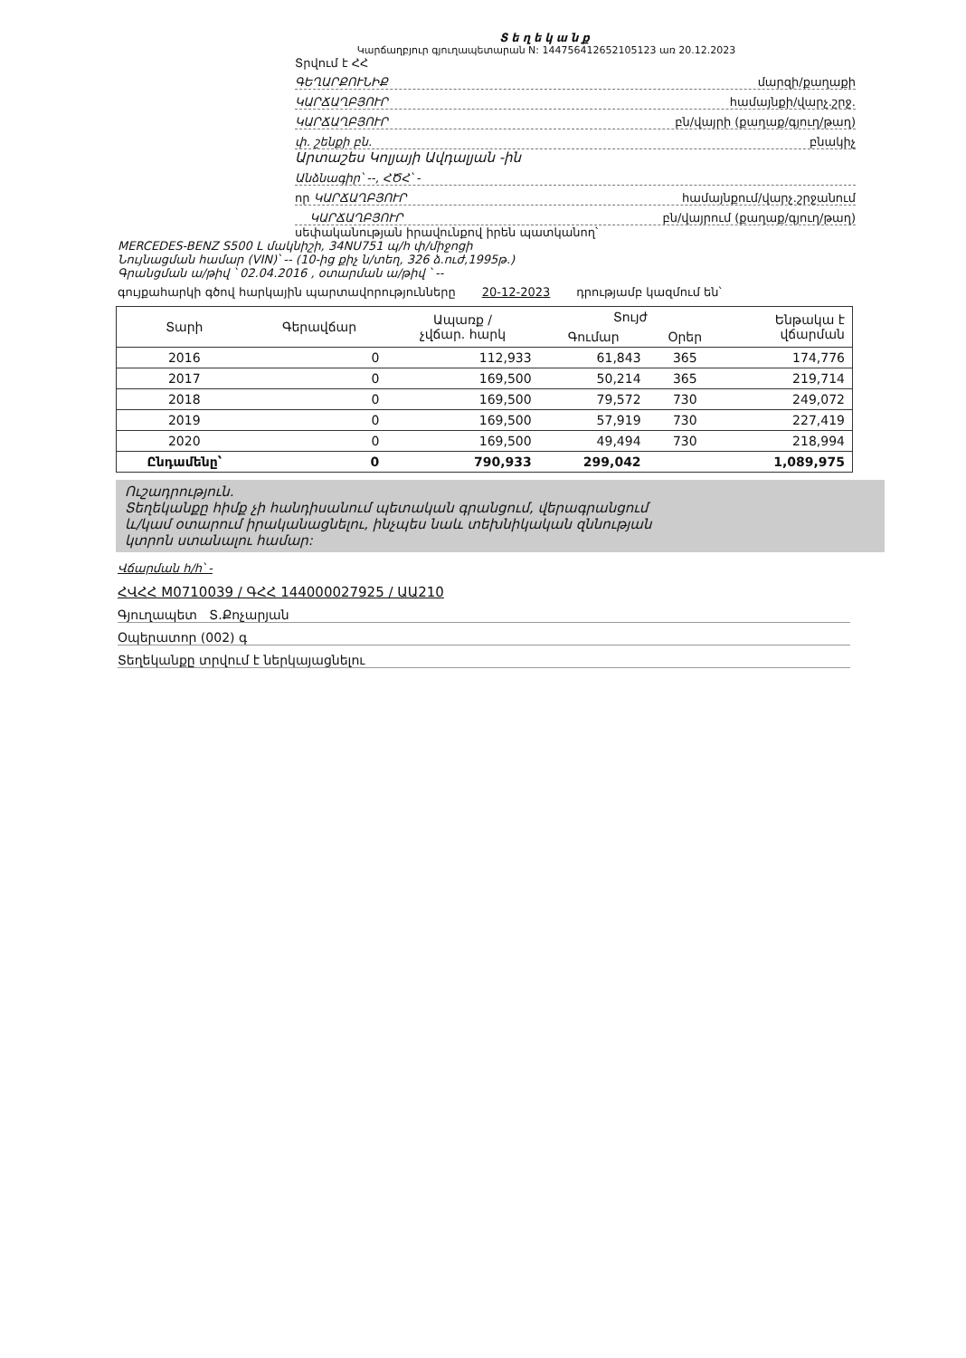Տեղեկանք
Կարճաղբյուր գյուղապետարան N: 144756412652105123 առ 20.12.2023
Տրվում է ՀՀ
ԳԵՂԱՐՔՈՒՆԻՔ մարզի/քաղաքի
ԿԱՐՃԱՂԲՅՈՒՐ համայնքի/վարչ.շրջ.
ԿԱՐՃԱՂԲՅՈՒՐ բն/վայրի (քաղաք/գյուղ/թաղ)
փ. շենքի բն. բնակիչ
Արտաշես Կոլյայի Ավդալյան -ին
Անձնագիր՝ --, ՀԾՀ՝ -
որ ԿԱՐՃԱՂԲՅՈՒՐ համայնքում/վարչ.շրջանում
ԿԱՐՃԱՂԲՅՈՒՐ բն/վայրում (քաղաք/գյուղ/թաղ)
սեփականության իրավունքով իրեն պատկանող՝
MERCEDES-BENZ S500 L մակնիշի, 34NU751 պ/հ փ/միջոցի
Նույնացման համար (VIN)՝ -- (10-ից քիչ ն/տեղ, 326 ձ.ուժ,1995թ.)
Գրանցման ա/թիվ ՝ 02.04.2016 , օտարման ա/թիվ ՝ --
գույքահարկի գծով հարկային պարտավորությունները 20-12-2023 դրությամբ կազմում են՝
| Տարի | Գերավճար | Ապառք / չվճար. հարկ | Տույժ | | Ենթակա է վճարման |
| --- | --- | --- | --- | --- | --- |
| | | | Գումար | Օրեր | |
| 2016 | 0 | 112,933 | 61,843 | 365 | 174,776 |
| 2017 | 0 | 169,500 | 50,214 | 365 | 219,714 |
| 2018 | 0 | 169,500 | 79,572 | 730 | 249,072 |
| 2019 | 0 | 169,500 | 57,919 | 730 | 227,419 |
| 2020 | 0 | 169,500 | 49,494 | 730 | 218,994 |
| Ընդամենը՝ | 0 | 790,933 | 299,042 | | 1,089,975 |
Ուշադրություն.
Տեղեկանքը հիմք չի հանդիսանում պետական գրանցում, վերագրանցում
և/կամ օտարում իրականացնելու, ինչպես նաև տեխնիկական զննության
կտրոն ստանալու համար:
Վճարման h/h՝ -
ՀՎՀՀ M0710039 / ԳՀՀ 144000027925 / ԱԱ210
Գյուղապետ Տ.Քոչարյան
Օպերատոր (002) գ
Տեղեկանքը տրվում է ներկայացնելու